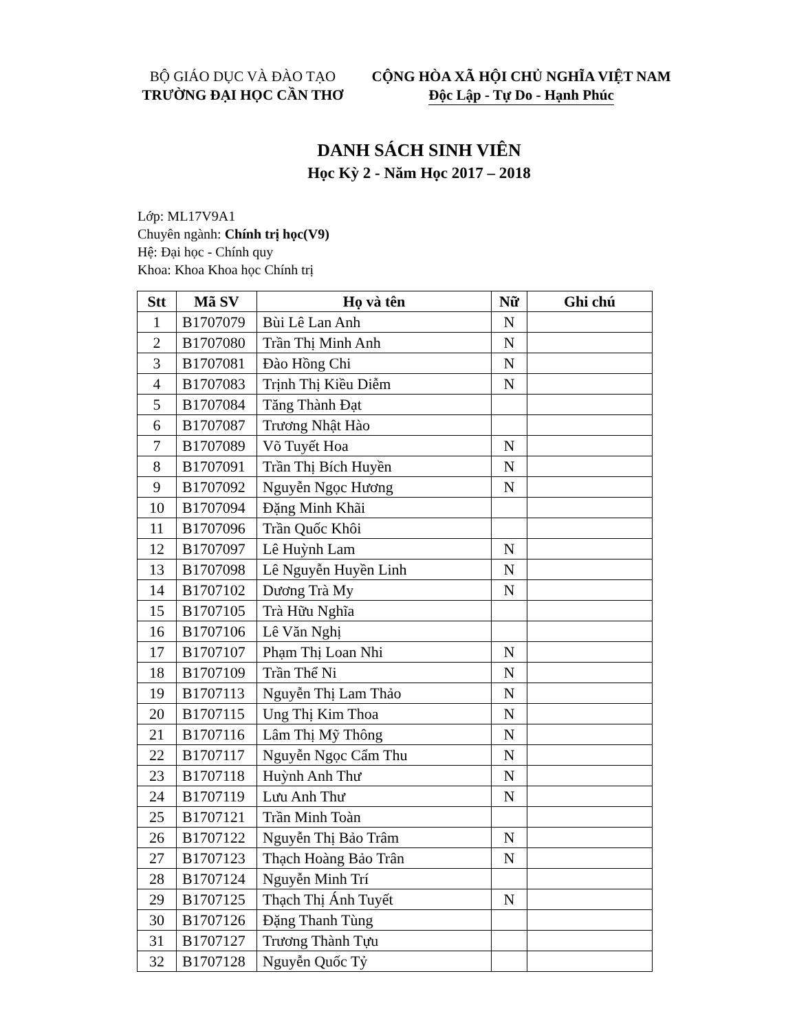BỘ GIÁO DỤC VÀ ĐÀO TẠO
TRƯỜNG ĐẠI HỌC CẦN THƠ
CỘNG HÒA XÃ HỘI CHỦ NGHĨA VIỆT NAM
Độc Lập - Tự Do - Hạnh Phúc
DANH SÁCH SINH VIÊN
Học Kỳ 2 - Năm Học 2017 – 2018
Lớp: ML17V9A1
Chuyên ngành: Chính trị học(V9)
Hệ: Đại học - Chính quy
Khoa: Khoa Khoa học Chính trị
| Stt | Mã SV | Họ và tên | Nữ | Ghi chú |
| --- | --- | --- | --- | --- |
| 1 | B1707079 | Bùi Lê Lan Anh | N | |
| 2 | B1707080 | Trần Thị Minh Anh | N | |
| 3 | B1707081 | Đào Hồng Chi | N | |
| 4 | B1707083 | Trịnh Thị Kiều Diễm | N | |
| 5 | B1707084 | Tăng Thành Đạt | | |
| 6 | B1707087 | Trương Nhật Hào | | |
| 7 | B1707089 | Võ Tuyết Hoa | N | |
| 8 | B1707091 | Trần Thị Bích Huyền | N | |
| 9 | B1707092 | Nguyễn Ngọc Hương | N | |
| 10 | B1707094 | Đặng Minh Khãi | | |
| 11 | B1707096 | Trần Quốc Khôi | | |
| 12 | B1707097 | Lê Huỳnh Lam | N | |
| 13 | B1707098 | Lê Nguyễn Huyền Linh | N | |
| 14 | B1707102 | Dương Trà My | N | |
| 15 | B1707105 | Trà Hữu Nghĩa | | |
| 16 | B1707106 | Lê Văn Nghị | | |
| 17 | B1707107 | Phạm Thị Loan Nhi | N | |
| 18 | B1707109 | Trần Thể Ni | N | |
| 19 | B1707113 | Nguyễn Thị Lam Thảo | N | |
| 20 | B1707115 | Ung Thị Kim Thoa | N | |
| 21 | B1707116 | Lâm Thị Mỹ Thông | N | |
| 22 | B1707117 | Nguyễn Ngọc Cẩm Thu | N | |
| 23 | B1707118 | Huỳnh Anh Thư | N | |
| 24 | B1707119 | Lưu Anh Thư | N | |
| 25 | B1707121 | Trần Minh Toàn | | |
| 26 | B1707122 | Nguyễn Thị Bảo Trâm | N | |
| 27 | B1707123 | Thạch Hoàng Bảo Trân | N | |
| 28 | B1707124 | Nguyễn Minh Trí | | |
| 29 | B1707125 | Thạch Thị Ánh Tuyết | N | |
| 30 | B1707126 | Đặng Thanh Tùng | | |
| 31 | B1707127 | Trương Thành Tựu | | |
| 32 | B1707128 | Nguyễn Quốc Tỷ | | |